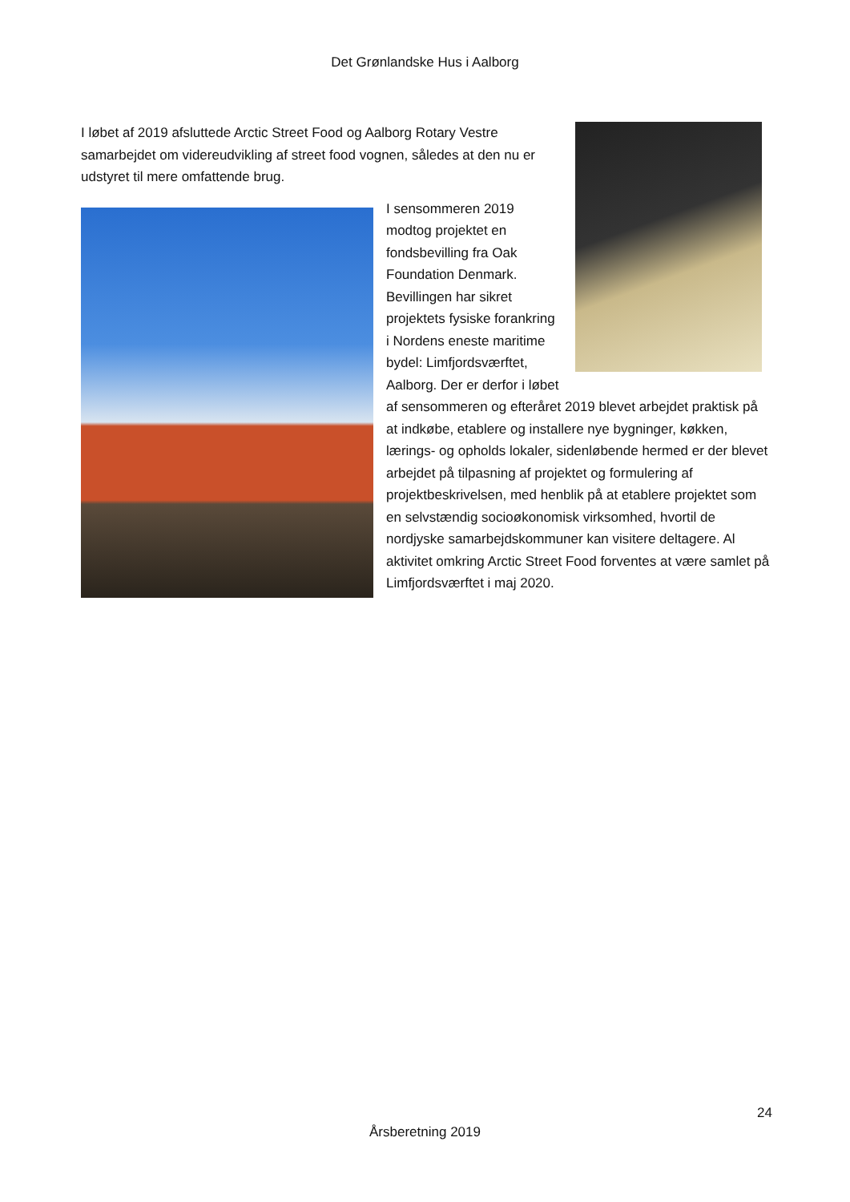Det Grønlandske Hus i Aalborg
I løbet af 2019 afsluttede Arctic Street Food og Aalborg Rotary Vestre samarbejdet om videreudvikling af street food vognen, således at den nu er udstyret til mere omfattende brug.
I sensommeren 2019 modtog projektet en fondsbevilling fra Oak Foundation Denmark. Bevillingen har sikret projektets fysiske forankring i Nordens eneste maritime bydel: Limfjordsværftet, Aalborg. Der er derfor i løbet af sensommeren og efteråret 2019 blevet arbejdet praktisk på at indkøbe, etablere og installere nye bygninger, køkken, lærings- og opholds lokaler, sidenløbende hermed er der blevet arbejdet på tilpasning af projektet og formulering af projektbeskrivelsen, med henblik på at etablere projektet som en selvstændig socioøkonomisk virksomhed, hvortil de nordjyske samarbejdskommuner kan visitere deltagere. Al aktivitet omkring Arctic Street Food forventes at være samlet på Limfjordsværftet i maj 2020.
24
Årsberetning 2019